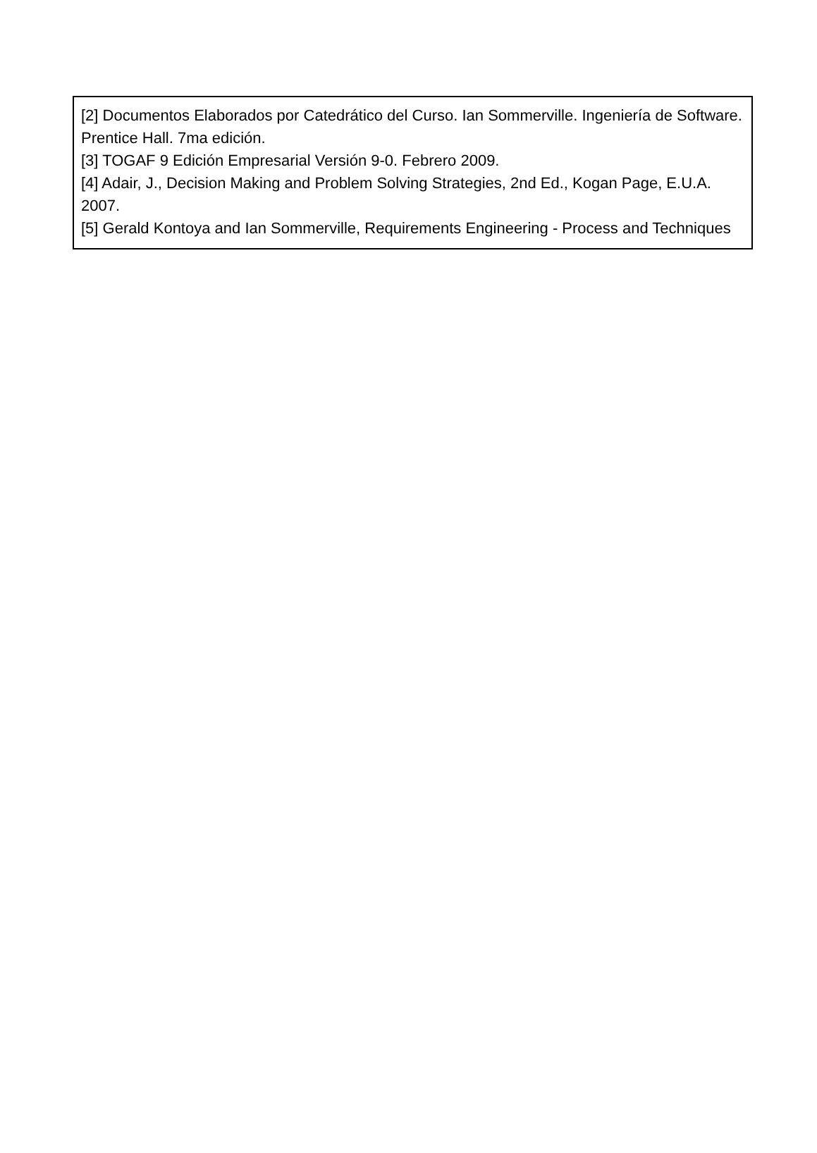[2] Documentos Elaborados por Catedrático del Curso. Ian Sommerville. Ingeniería de Software. Prentice Hall. 7ma edición.
[3] TOGAF 9 Edición Empresarial Versión 9-0. Febrero 2009.
[4] Adair, J., Decision Making and Problem Solving Strategies, 2nd Ed., Kogan Page, E.U.A. 2007.
[5] Gerald Kontoya and Ian Sommerville, Requirements Engineering - Process and Techniques